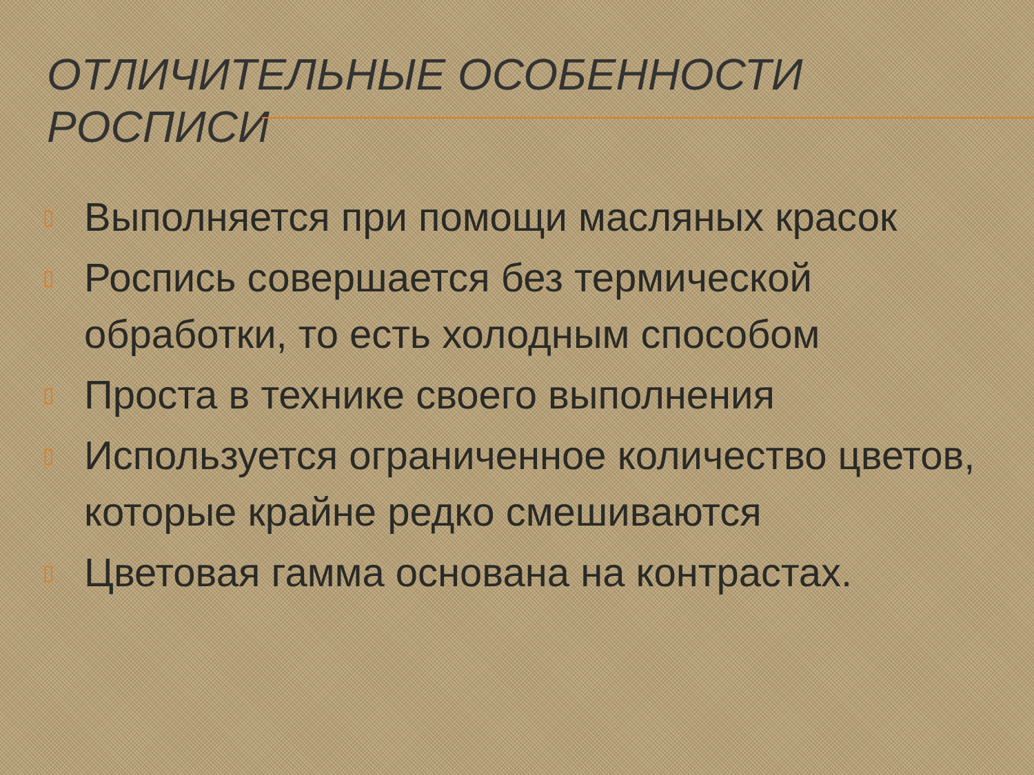ОТЛИЧИТЕЛЬНЫЕ ОСОБЕННОСТИ РОСПИСИ
▯ Выполняется при помощи масляных красок
▯ Роспись совершается без термической обработки, то есть холодным способом
▯ Проста в технике своего выполнения
▯ Используется ограниченное количество цветов, которые крайне редко смешиваются
▯ Цветовая гамма основана на контрастах.